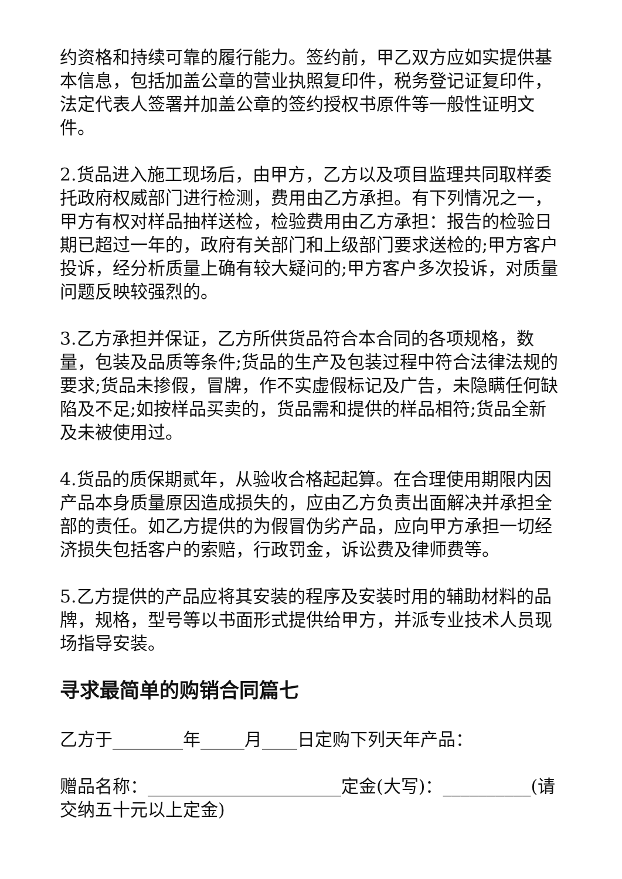约资格和持续可靠的履行能力。签约前，甲乙双方应如实提供基本信息，包括加盖公章的营业执照复印件，税务登记证复印件，法定代表人签署并加盖公章的签约授权书原件等一般性证明文件。
2.货品进入施工现场后，由甲方，乙方以及项目监理共同取样委托政府权威部门进行检测，费用由乙方承担。有下列情况之一，甲方有权对样品抽样送检，检验费用由乙方承担：报告的检验日期已超过一年的，政府有关部门和上级部门要求送检的;甲方客户投诉，经分析质量上确有较大疑问的;甲方客户多次投诉，对质量问题反映较强烈的。
3.乙方承担并保证，乙方所供货品符合本合同的各项规格，数量，包装及品质等条件;货品的生产及包装过程中符合法律法规的要求;货品未掺假，冒牌，作不实虚假标记及广告，未隐瞒任何缺陷及不足;如按样品买卖的，货品需和提供的样品相符;货品全新及未被使用过。
4.货品的质保期贰年，从验收合格起起算。在合理使用期限内因产品本身质量原因造成损失的，应由乙方负责出面解决并承担全部的责任。如乙方提供的为假冒伪劣产品，应向甲方承担一切经济损失包括客户的索赔，行政罚金，诉讼费及律师费等。
5.乙方提供的产品应将其安装的程序及安装时用的辅助材料的品牌，规格，型号等以书面形式提供给甲方，并派专业技术人员现场指导安装。
寻求最简单的购销合同篇七
乙方于________年_____月____日定购下列天年产品：
赠品名称：______________________定金(大写)：__________(请交纳五十元以上定金)